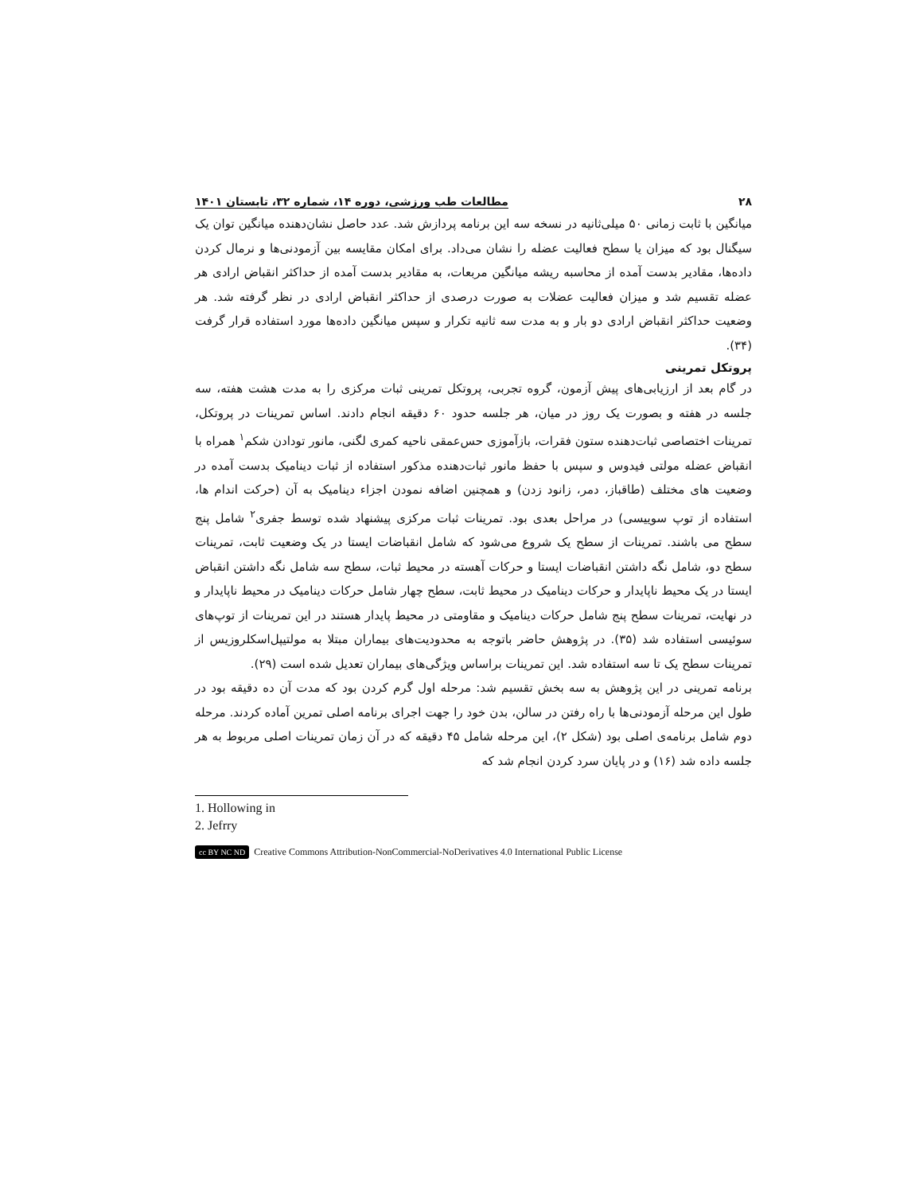۲۸ مطالعات طب ورزشی، دوره ۱۴، شماره ۳۲، تابستان ۱۴۰۱
میانگین با ثابت زمانی ۵۰ میلی‌ثانیه در نسخه سه این برنامه پردازش شد. عدد حاصل نشان‌دهنده میانگین توان یک سیگنال بود که میزان یا سطح فعالیت عضله را نشان می‌داد. برای امکان مقایسه بین آزمودنی‌ها و نرمال کردن داده‌ها، مقادیر بدست آمده از محاسبه ریشه میانگین مربعات، به مقادیر بدست آمده از حداکثر انقباض ارادی هر عضله تقسیم شد و میزان فعالیت عضلات به صورت درصدی از حداکثر انقباض ارادی در نظر گرفته شد. هر وضعیت حداکثر انقباض ارادی دو بار و به مدت سه ثانیه تکرار و سپس میانگین داده‌ها مورد استفاده قرار گرفت (۳۴).
پروتکل تمرینی
در گام بعد از ارزیابی‌های پیش آزمون، گروه تجربی، پروتکل تمرینی ثبات مرکزی را به مدت هشت هفته، سه جلسه در هفته و بصورت یک روز در میان، هر جلسه حدود ۶۰ دقیقه انجام دادند. اساس تمرینات در پروتکل، تمرینات اختصاصی ثبات‌دهنده ستون فقرات، بازآموزی حس‌عمقی ناحیه کمری لگنی، مانور تودادن شکم<sup>۱</sup> همراه با انقباض عضله مولتی فیدوس و سپس با حفظ مانور ثبات‌دهنده مذکور استفاده از ثبات دینامیک بدست آمده در وضعیت های مختلف (طاقباز، دمر، زانود زدن) و همچنین اضافه نمودن اجزاء دینامیک به آن (حرکت اندام ها، استفاده از توپ سوییسی) در مراحل بعدی بود. تمرینات ثبات مرکزی پیشنهاد شده توسط جفری<sup>۲</sup> شامل پنج سطح می باشند. تمرینات از سطح یک شروع می‌شود که شامل انقباضات ایستا در یک وضعیت ثابت، تمرینات سطح دو، شامل نگه داشتن انقباضات ایستا و حرکات آهسته در محیط ثبات، سطح سه شامل نگه داشتن انقباض ایستا در یک محیط ناپایدار و حرکات دینامیک در محیط ثابت، سطح چهار شامل حرکات دینامیک در محیط ناپایدار و در نهایت، تمرینات سطح پنج شامل حرکات دینامیک و مقاومتی در محیط پایدار هستند در این تمرینات از توپ‌های سوئیسی استفاده شد (۳۵). در پژوهش حاضر باتوجه به محدودیت‌های بیماران مبتلا به مولتیپل‌اسکلروزیس از تمرینات سطح یک تا سه استفاده شد. این تمرینات براساس ویژگی‌های بیماران تعدیل شده است (۲۹).
برنامه تمرینی در این پژوهش به سه بخش تقسیم شد: مرحله اول گرم کردن بود که مدت آن ده دقیقه بود در طول این مرحله آزمودنی‌ها با راه رفتن در سالن، بدن خود را جهت اجرای برنامه اصلی تمرین آماده کردند. مرحله دوم شامل برنامه‌ی اصلی بود (شکل ۲)، این مرحله شامل ۴۵ دقیقه که در آن زمان تمرینات اصلی مربوط به هر جلسه داده شد (۱۶) و در پایان سرد کردن انجام شد که
1. Hollowing in
2. Jefrry
cc BY NC ND Creative Commons Attribution-NonCommercial-NoDerivatives 4.0 International Public License